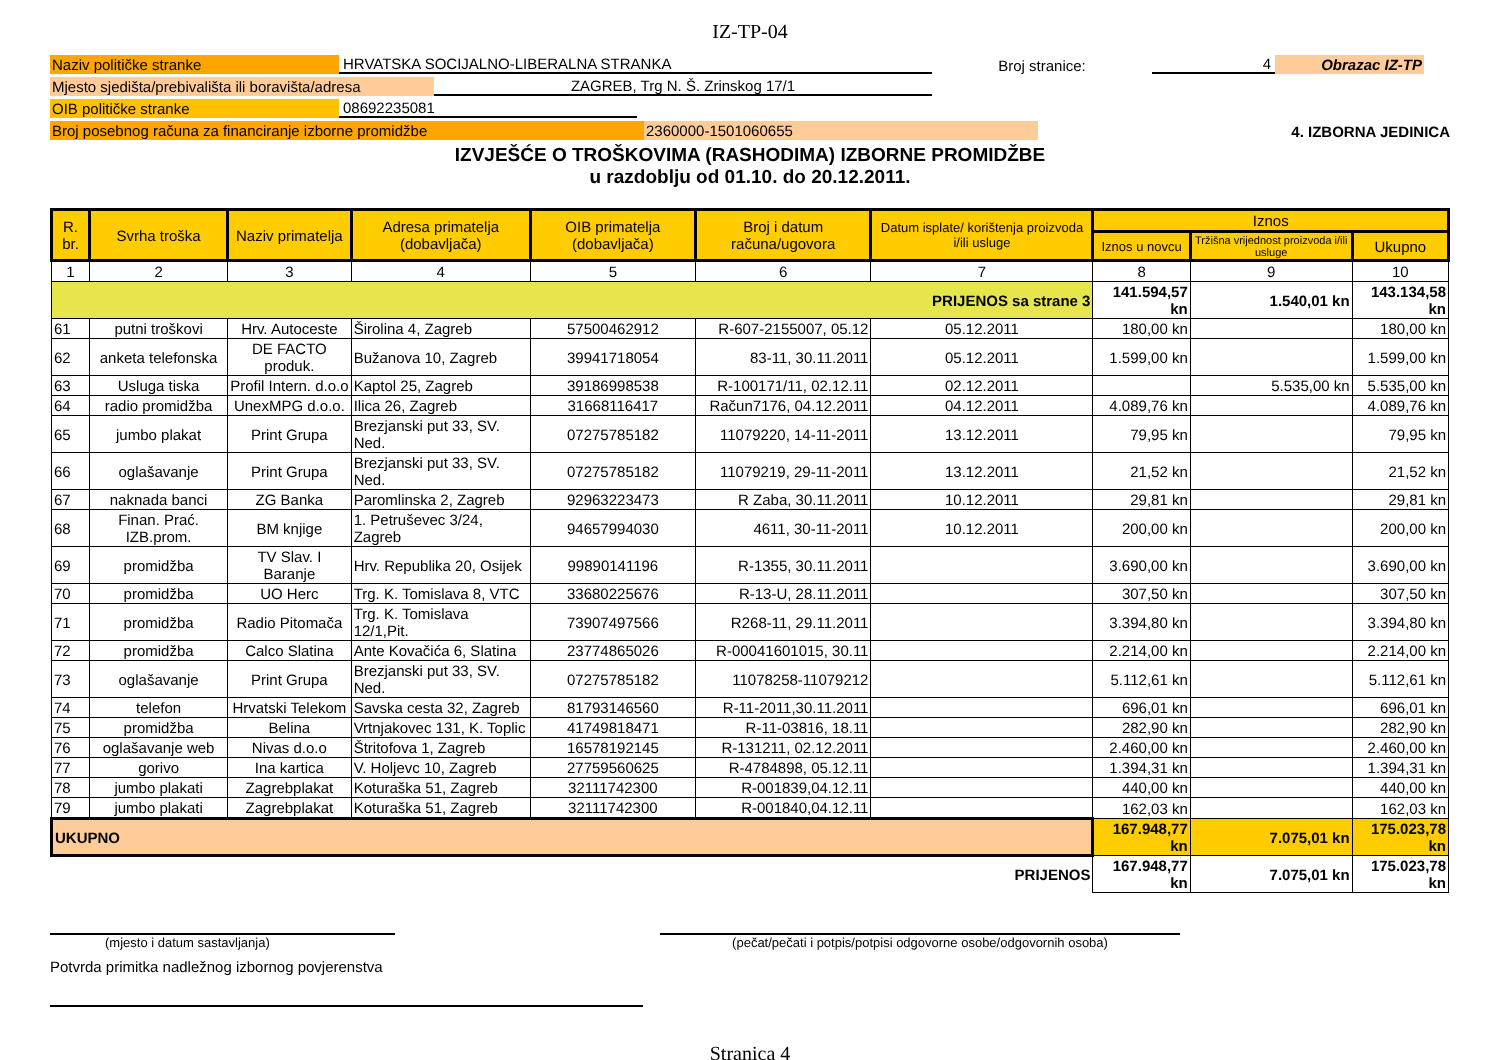IZ-TP-04
Naziv političke stranke HRVATSKA SOCIJALNO-LIBERALNA STRANKA Broj stranice: 4 Obrazac IZ-TP
Mjesto sjedišta/prebivališta ili boravišta/adresa ZAGREB, Trg N. Š. Zrinskog 17/1
OIB političke stranke 08692235081
Broj posebnog računa za financiranje izborne promidžbe 2360000-1501060655 4. IZBORNA JEDINICA
IZVJEŠĆE O TROŠKOVIMA (RASHODIMA) IZBORNE PROMIDŽBE
u razdoblju od 01.10. do 20.12.2011.
| R. br. | Svrha troška | Naziv primatelja | Adresa primatelja (dobavljača) | OIB primatelja (dobavljača) | Broj i datum računa/ugovora | Datum isplate/ korištenja proizvoda i/ili usluge | Iznos | | |
| --- | --- | --- | --- | --- | --- | --- | --- | --- | --- |
| | | | | | | | Iznos u novcu | Tržišna vrijednost proizvoda i/ili usluge | Ukupno |
| 1 | 2 | 3 | 4 | 5 | 6 | 7 | 8 | 9 | 10 |
| PRIJENOS sa strane 3 | | | | | | | 141.594,57 kn | 1.540,01 kn | 143.134,58 kn |
| 61 | putni troškovi | Hrv. Autoceste | Širolina 4, Zagreb | 57500462912 | R-607-2155007, 05.12 | 05.12.2011 | 180,00 kn | | 180,00 kn |
| 62 | anketa telefonska | DE FACTO produk. | Bužanova 10, Zagreb | 39941718054 | 83-11, 30.11.2011 | 05.12.2011 | 1.599,00 kn | | 1.599,00 kn |
| 63 | Usluga tiska | Profil Intern. d.o.o | Kaptol 25, Zagreb | 39186998538 | R-100171/11, 02.12.11 | 02.12.2011 | | 5.535,00 kn | 5.535,00 kn |
| 64 | radio promidžba | UnexMPG d.o.o. | Ilica 26, Zagreb | 31668116417 | Račun7176, 04.12.2011 | 04.12.2011 | 4.089,76 kn | | 4.089,76 kn |
| 65 | jumbo plakat | Print Grupa | Brezjanski put 33, SV. Ned. | 07275785182 | 11079220, 14-11-2011 | 13.12.2011 | 79,95 kn | | 79,95 kn |
| 66 | oglašavanje | Print Grupa | Brezjanski put 33, SV. Ned. | 07275785182 | 11079219, 29-11-2011 | 13.12.2011 | 21,52 kn | | 21,52 kn |
| 67 | naknada banci | ZG Banka | Paromlinska 2, Zagreb | 92963223473 | R Zaba, 30.11.2011 | 10.12.2011 | 29,81 kn | | 29,81 kn |
| 68 | Finan. Prać. IZB.prom. | BM knjige | 1. Petruševec 3/24, Zagreb | 94657994030 | 4611, 30-11-2011 | 10.12.2011 | 200,00 kn | | 200,00 kn |
| 69 | promidžba | TV Slav. I Baranje | Hrv. Republika 20, Osijek | 99890141196 | R-1355, 30.11.2011 | | 3.690,00 kn | | 3.690,00 kn |
| 70 | promidžba | UO Herc | Trg. K. Tomislava 8, VTC | 33680225676 | R-13-U, 28.11.2011 | | 307,50 kn | | 307,50 kn |
| 71 | promidžba | Radio Pitomača | Trg. K. Tomislava 12/1,Pit. | 73907497566 | R268-11, 29.11.2011 | | 3.394,80 kn | | 3.394,80 kn |
| 72 | promidžba | Calco Slatina | Ante Kovačića 6, Slatina | 23774865026 | R-00041601015, 30.11 | | 2.214,00 kn | | 2.214,00 kn |
| 73 | oglašavanje | Print Grupa | Brezjanski put 33, SV. Ned. | 07275785182 | 11078258-11079212 | | 5.112,61 kn | | 5.112,61 kn |
| 74 | telefon | Hrvatski Telekom | Savska cesta 32, Zagreb | 81793146560 | R-11-2011,30.11.2011 | | 696,01 kn | | 696,01 kn |
| 75 | promidžba | Belina | Vrtnjakovec 131, K. Toplic | 41749818471 | R-11-03816, 18.11 | | 282,90 kn | | 282,90 kn |
| 76 | oglašavanje web | Nivas d.o.o | Štritofova 1, Zagreb | 16578192145 | R-131211, 02.12.2011 | | 2.460,00 kn | | 2.460,00 kn |
| 77 | gorivo | Ina kartica | V. Holjevc 10, Zagreb | 27759560625 | R-4784898, 05.12.11 | | 1.394,31 kn | | 1.394,31 kn |
| 78 | jumbo plakati | Zagrebplakat | Koturaška 51, Zagreb | 32111742300 | R-001839,04.12.11 | | 440,00 kn | | 440,00 kn |
| 79 | jumbo plakati | Zagrebplakat | Koturaška 51, Zagreb | 32111742300 | R-001840,04.12.11 | | 162,03 kn | | 162,03 kn |
| UKUPNO | | | | | | | 167.948,77 kn | 7.075,01 kn | 175.023,78 kn |
| PRIJENOS | | | | | | | 167.948,77 kn | 7.075,01 kn | 175.023,78 kn |
(mjesto i datum sastavljanja) (pečat/pečati i potpis/potpisi odgovorne osobe/odgovornih osoba)
Potvrda primitka nadležnog izbornog povjerenstva
Stranica 4